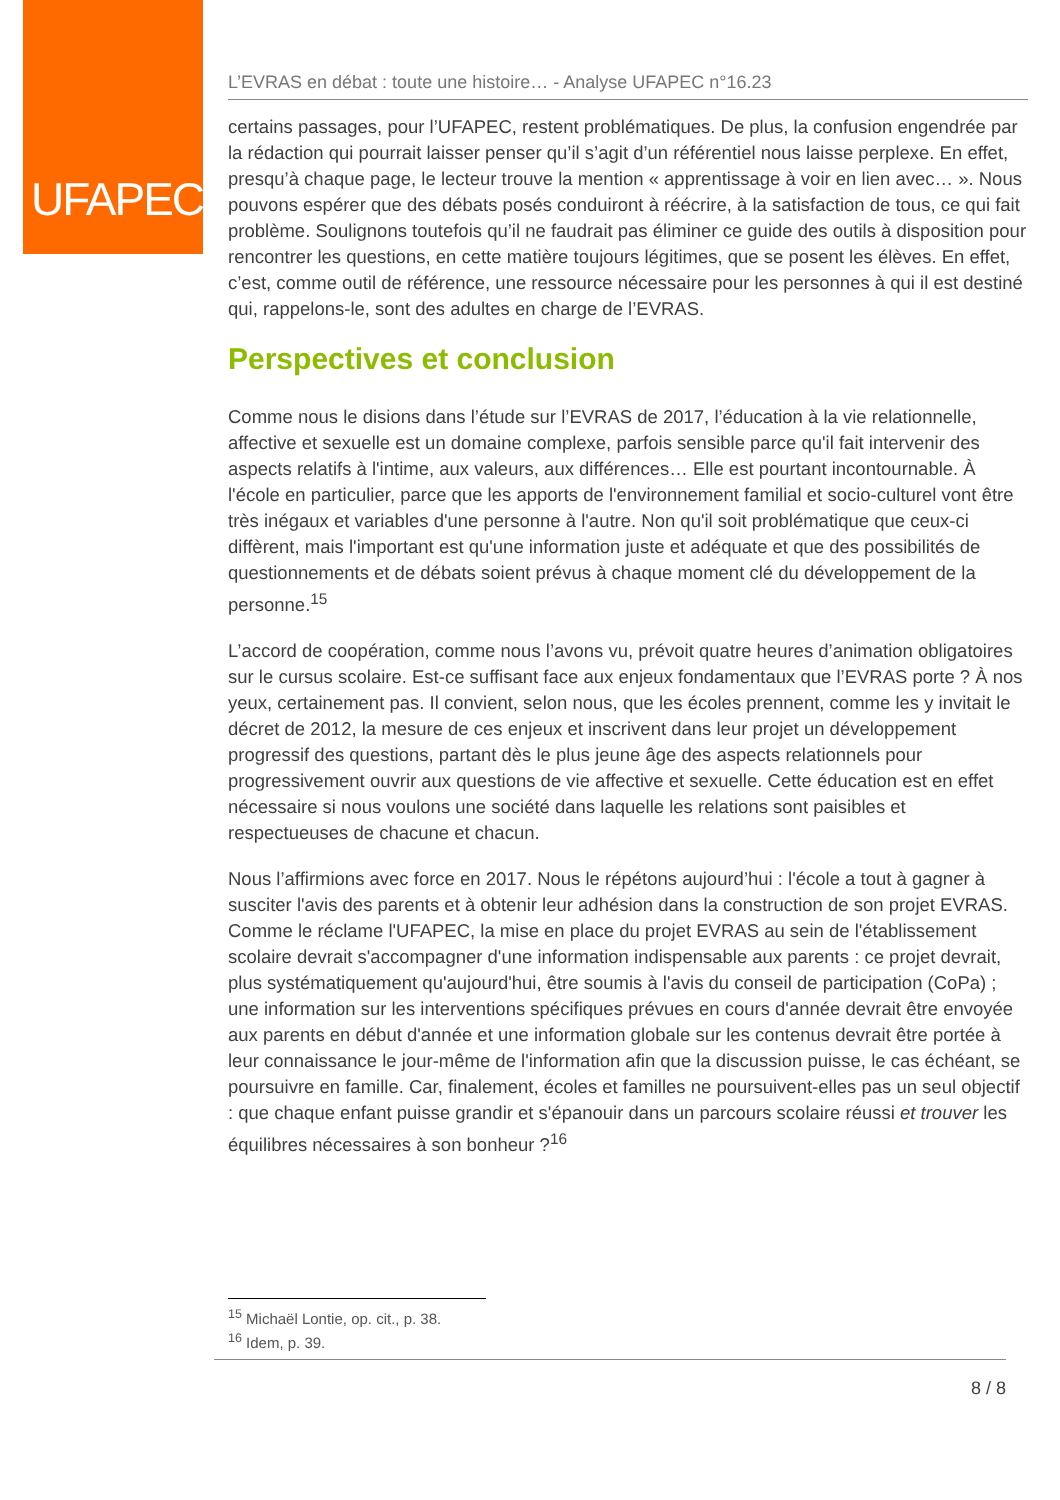UFAPEC
L’EVRAS en débat : toute une histoire… - Analyse UFAPEC n°16.23
certains passages, pour l’UFAPEC, restent problématiques. De plus, la confusion engendrée par la rédaction qui pourrait laisser penser qu’il s’agit d’un référentiel nous laisse perplexe. En effet, presqu’à chaque page, le lecteur trouve la mention « apprentissage à voir en lien avec… ». Nous pouvons espérer que des débats posés conduiront à réécrire, à la satisfaction de tous, ce qui fait problème. Soulignons toutefois qu’il ne faudrait pas éliminer ce guide des outils à disposition pour rencontrer les questions, en cette matière toujours légitimes, que se posent les élèves. En effet, c’est, comme outil de référence, une ressource nécessaire pour les personnes à qui il est destiné qui, rappelons-le, sont des adultes en charge de l’EVRAS.
Perspectives et conclusion
Comme nous le disions dans l’étude sur l’EVRAS de 2017, l’éducation à la vie relationnelle, affective et sexuelle est un domaine complexe, parfois sensible parce qu'il fait intervenir des aspects relatifs à l'intime, aux valeurs, aux différences… Elle est pourtant incontournable. À l'école en particulier, parce que les apports de l'environnement familial et socio-culturel vont être très inégaux et variables d'une personne à l'autre. Non qu'il soit problématique que ceux-ci diffèrent, mais l'important est qu'une information juste et adéquate et que des possibilités de questionnements et de débats soient prévus à chaque moment clé du développement de la personne.<sup>15</sup>
L’accord de coopération, comme nous l’avons vu, prévoit quatre heures d’animation obligatoires sur le cursus scolaire. Est-ce suffisant face aux enjeux fondamentaux que l’EVRAS porte ? À nos yeux, certainement pas. Il convient, selon nous, que les écoles prennent, comme les y invitait le décret de 2012, la mesure de ces enjeux et inscrivent dans leur projet un développement progressif des questions, partant dès le plus jeune âge des aspects relationnels pour progressivement ouvrir aux questions de vie affective et sexuelle. Cette éducation est en effet nécessaire si nous voulons une société dans laquelle les relations sont paisibles et respectueuses de chacune et chacun.
Nous l’affirmions avec force en 2017. Nous le répétons aujourd’hui : l'école a tout à gagner à susciter l'avis des parents et à obtenir leur adhésion dans la construction de son projet EVRAS. Comme le réclame l'UFAPEC, la mise en place du projet EVRAS au sein de l'établissement scolaire devrait s'accompagner d'une information indispensable aux parents : ce projet devrait, plus systématiquement qu'aujourd'hui, être soumis à l'avis du conseil de participation (CoPa) ; une information sur les interventions spécifiques prévues en cours d'année devrait être envoyée aux parents en début d'année et une information globale sur les contenus devrait être portée à leur connaissance le jour-même de l'information afin que la discussion puisse, le cas échéant, se poursuivre en famille. Car, finalement, écoles et familles ne poursuivent-elles pas un seul objectif : que chaque enfant puisse grandir et s'épanouir dans un parcours scolaire réussi et trouver les équilibres nécessaires à son bonheur ?<sup>16</sup>
<sup>15</sup> Michaël Lontie, op. cit., p. 38.
<sup>16</sup> Idem, p. 39.
8 / 8